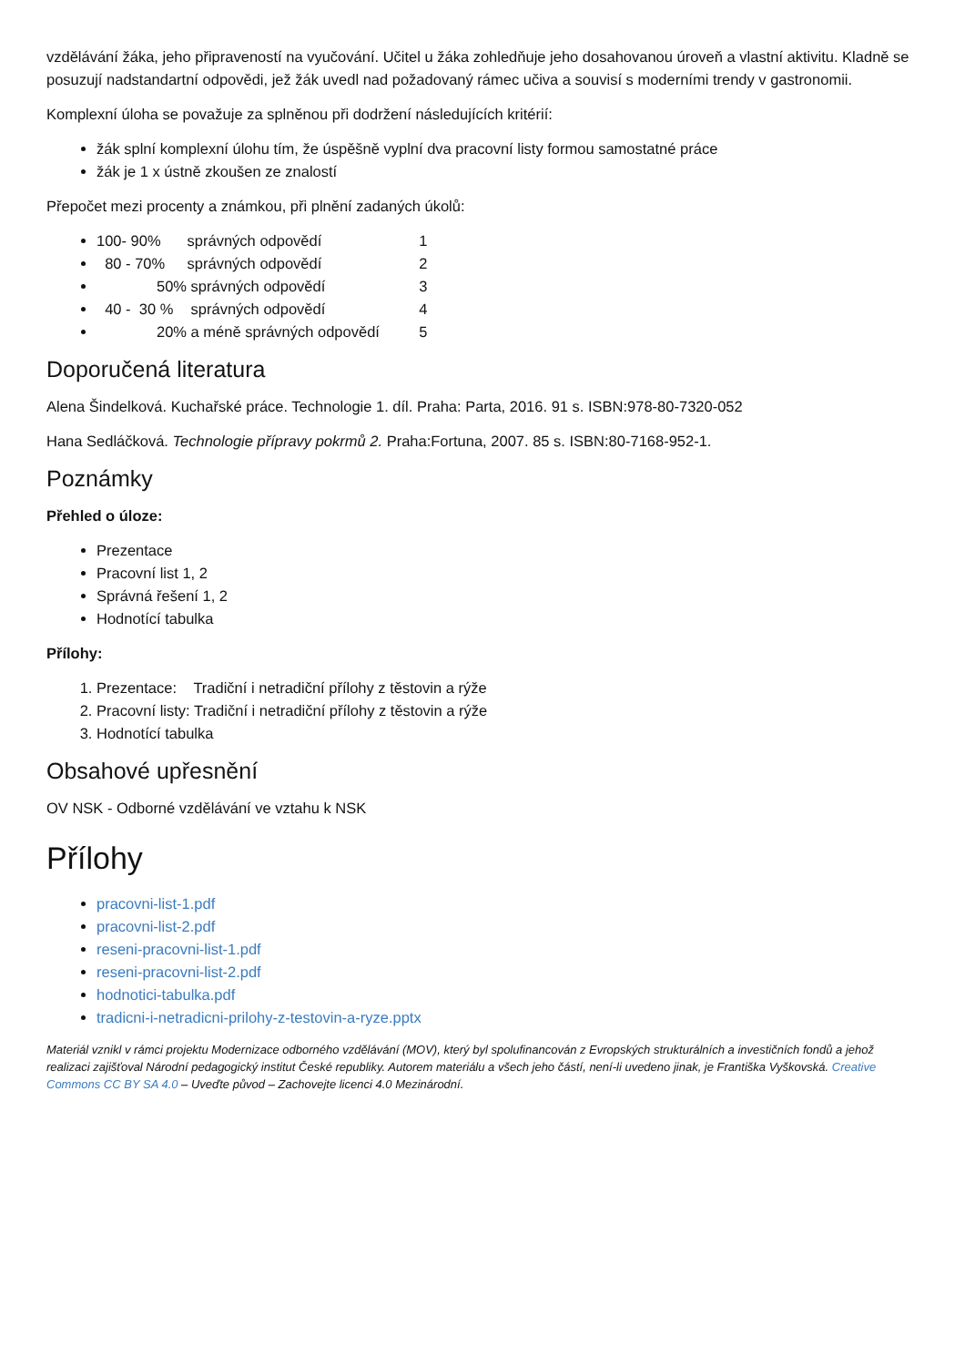vzdělávání žáka, jeho připraveností na vyučování. Učitel u žáka zohledňuje jeho dosahovanou úroveň a vlastní aktivitu. Kladně se posuzují nadstandartní odpovědi, jež žák uvedl nad požadovaný rámec učiva a souvisí s moderními trendy v gastronomii.
Komplexní úloha se považuje za splněnou při dodržení následujících kritérií:
žák splní komplexní úlohu tím, že úspěšně vyplní dva pracovní listy formou samostatné práce
žák je 1 x ústně zkoušen ze znalostí
Přepočet mezi procenty a známkou, při plnění zadaných úkolů:
100- 90% správných odpovědí 1
80 - 70% správných odpovědí 2
50% správných odpovědí 3
40 - 30 % správných odpovědí 4
20% a méně správných odpovědí 5
Doporučená literatura
Alena Šindelková. Kuchařské práce. Technologie 1. díl. Praha: Parta, 2016. 91 s. ISBN:978-80-7320-052
Hana Sedláčková. Technologie přípravy pokrmů 2. Praha:Fortuna, 2007. 85 s. ISBN:80-7168-952-1.
Poznámky
Přehled o úloze:
Prezentace
Pracovní list 1, 2
Správná řešení 1, 2
Hodnotící tabulka
Přílohy:
1. Prezentace: Tradiční i netradiční přílohy z těstovin a rýže
2. Pracovní listy: Tradiční i netradiční přílohy z těstovin a rýže
3. Hodnotící tabulka
Obsahové upřesnění
OV NSK - Odborné vzdělávání ve vztahu k NSK
Přílohy
pracovni-list-1.pdf
pracovni-list-2.pdf
reseni-pracovni-list-1.pdf
reseni-pracovni-list-2.pdf
hodnotici-tabulka.pdf
tradicni-i-netradicni-prilohy-z-testovin-a-ryze.pptx
Materiál vznikl v rámci projektu Modernizace odborného vzdělávání (MOV), který byl spolufinancován z Evropských strukturálních a investičních fondů a jehož realizaci zajišťoval Národní pedagogický institut České republiky. Autorem materiálu a všech jeho částí, není-li uvedeno jinak, je Františka Vyškovská. Creative Commons CC BY SA 4.0 – Uveďte původ – Zachovejte licenci 4.0 Mezinárodní.